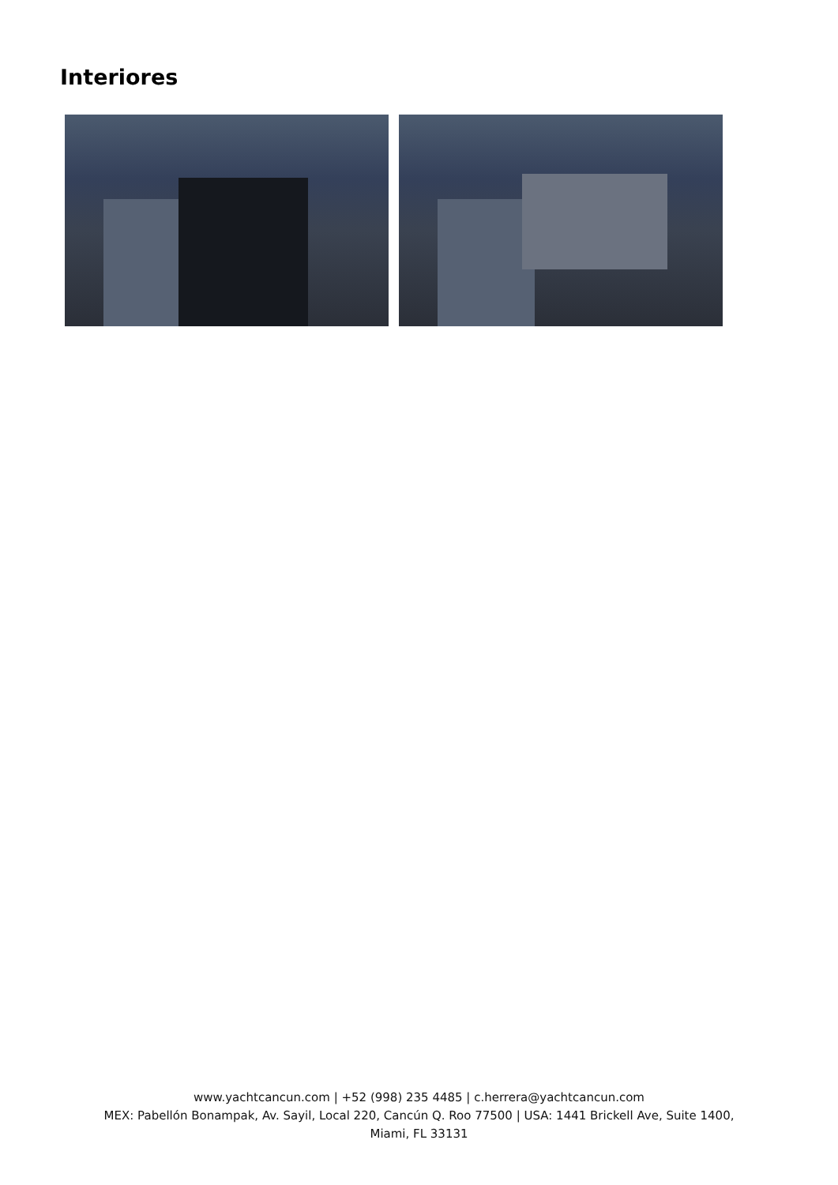Interiores
www.yachtcancun.com | +52 (998) 235 4485 | c.herrera@yachtcancun.com
MEX: Pabellón Bonampak, Av. Sayil, Local 220, Cancún Q. Roo 77500 | USA: 1441 Brickell Ave, Suite 1400,
Miami, FL 33131